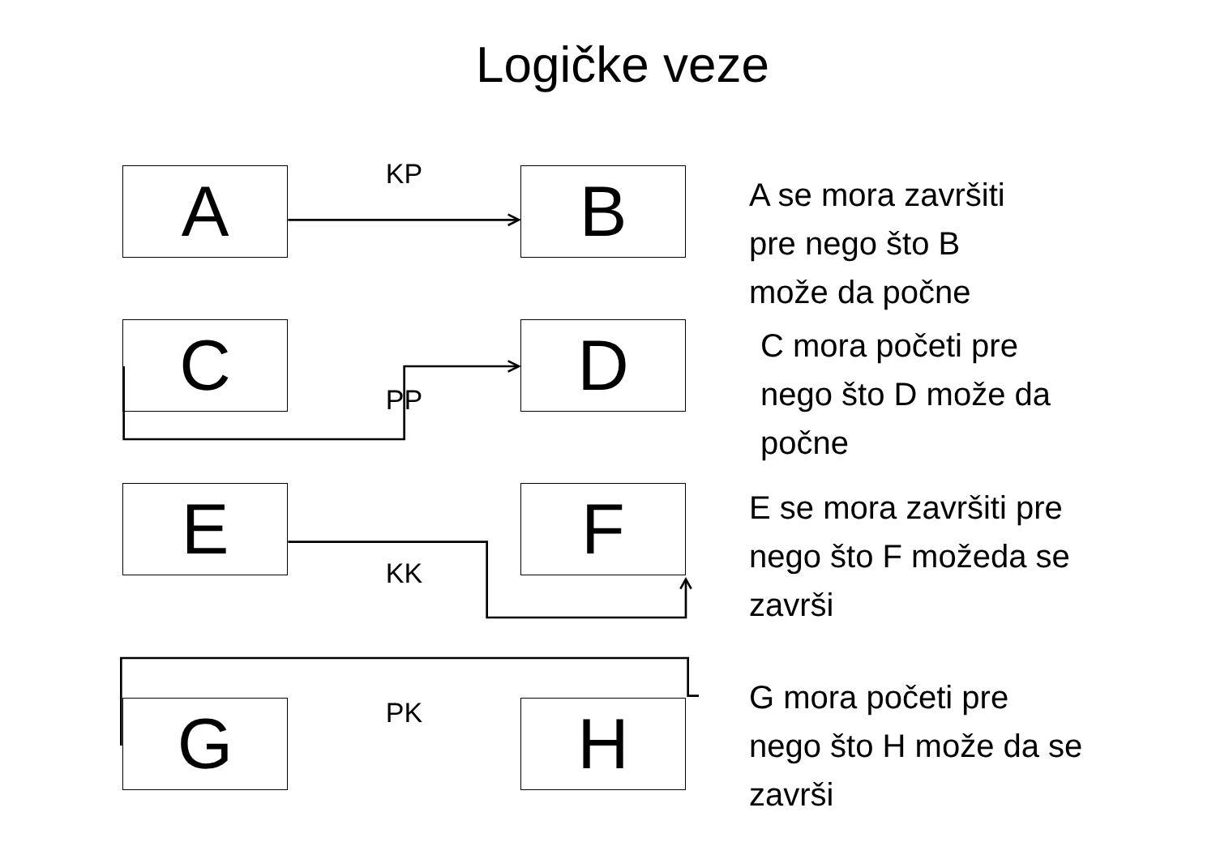Logičke veze
A
KP
B
A se mora završiti
pre nego što B
može da počne
C
PP
D
C mora početi pre
nego što D može da
počne
E
KK
F
E se mora završiti pre
nego što F možeda se
završi
G
PK
H
G mora početi pre
nego što H može da se
završi